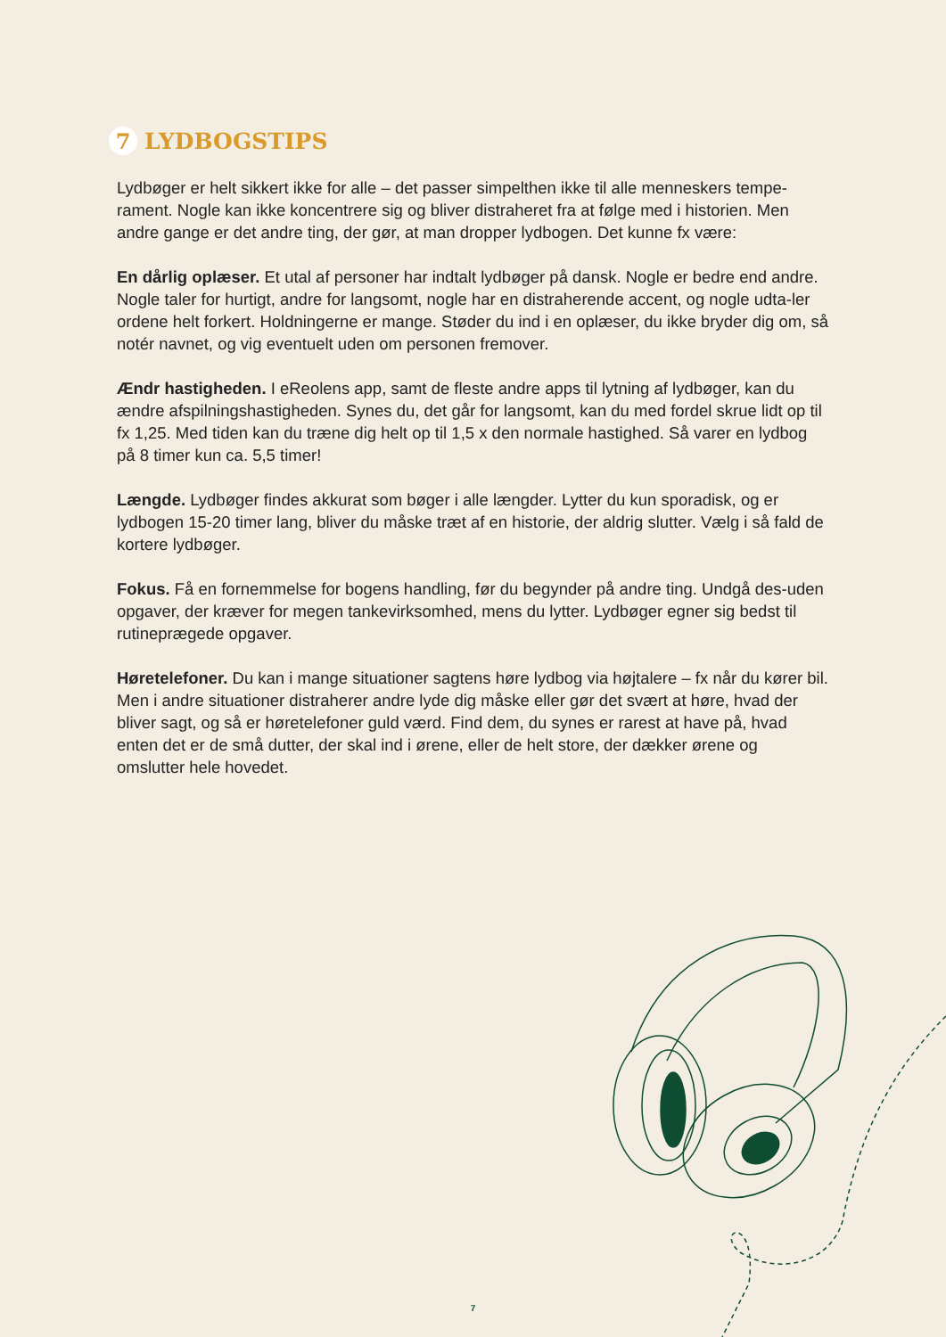7
LYDBOGSTIPS
Lydbøger er helt sikkert ikke for alle – det passer simpelthen ikke til alle menneskers tempe-rament. Nogle kan ikke koncentrere sig og bliver distraheret fra at følge med i historien. Men andre gange er det andre ting, der gør, at man dropper lydbogen. Det kunne fx være:
En dårlig oplæser. Et utal af personer har indtalt lydbøger på dansk. Nogle er bedre end andre. Nogle taler for hurtigt, andre for langsomt, nogle har en distraherende accent, og nogle udta-ler ordene helt forkert. Holdningerne er mange. Støder du ind i en oplæser, du ikke bryder dig om, så notér navnet, og vig eventuelt uden om personen fremover.
Ændr hastigheden. I eReolens app, samt de fleste andre apps til lytning af lydbøger, kan du ændre afspilningshastigheden. Synes du, det går for langsomt, kan du med fordel skrue lidt op til fx 1,25. Med tiden kan du træne dig helt op til 1,5 x den normale hastighed. Så varer en lydbog på 8 timer kun ca. 5,5 timer!
Længde. Lydbøger findes akkurat som bøger i alle længder. Lytter du kun sporadisk, og er lydbogen 15-20 timer lang, bliver du måske træt af en historie, der aldrig slutter. Vælg i så fald de kortere lydbøger.
Fokus. Få en fornemmelse for bogens handling, før du begynder på andre ting. Undgå des-uden opgaver, der kræver for megen tankevirksomhed, mens du lytter. Lydbøger egner sig bedst til rutineprægede opgaver.
Høretelefoner. Du kan i mange situationer sagtens høre lydbog via højtalere – fx når du kører bil. Men i andre situationer distraherer andre lyde dig måske eller gør det svært at høre, hvad der bliver sagt, og så er høretelefoner guld værd. Find dem, du synes er rarest at have på, hvad enten det er de små dutter, der skal ind i ørene, eller de helt store, der dækker ørene og omslutter hele hovedet.
7